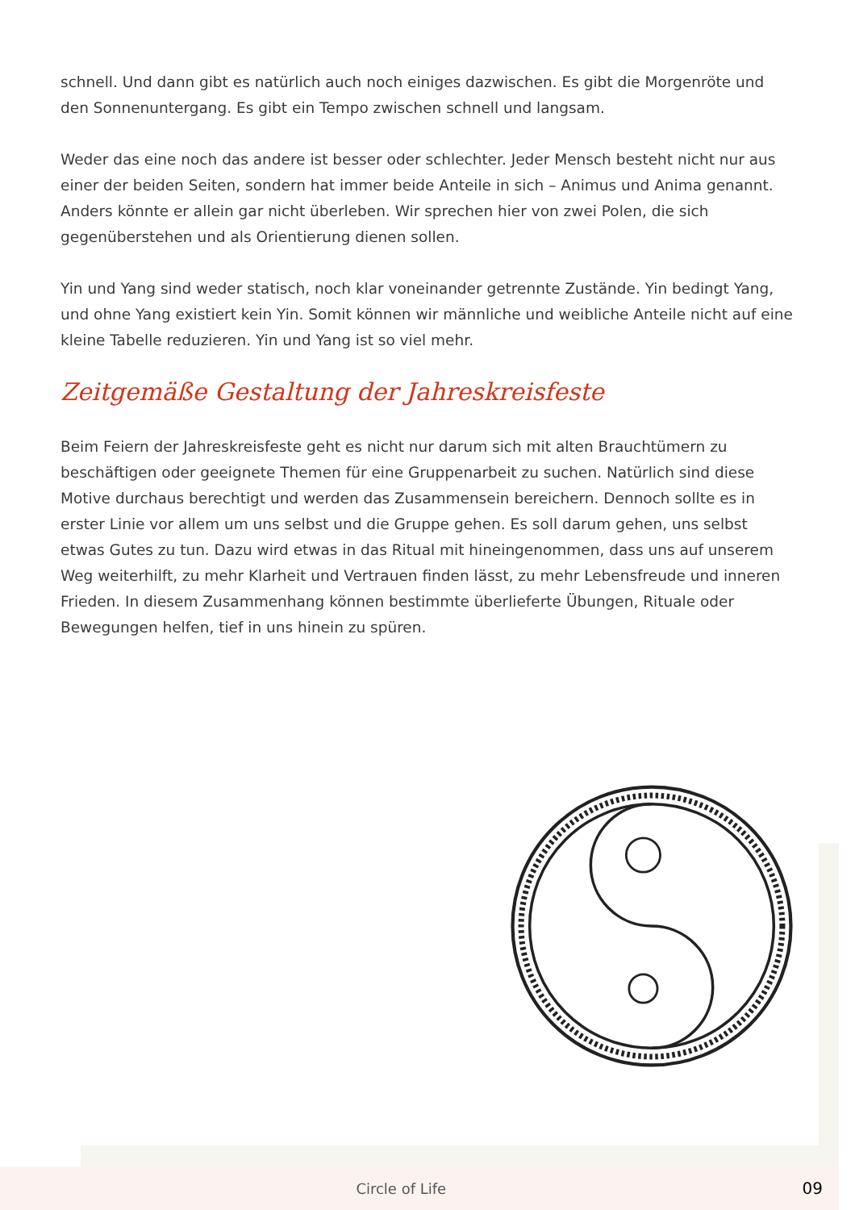schnell. Und dann gibt es natürlich auch noch einiges dazwischen. Es gibt die Morgenröte und den Sonnenuntergang. Es gibt ein Tempo zwischen schnell und langsam.
Weder das eine noch das andere ist besser oder schlechter. Jeder Mensch besteht nicht nur aus einer der beiden Seiten, sondern hat immer beide Anteile in sich – Animus und Anima genannt. Anders könnte er allein gar nicht überleben. Wir sprechen hier von zwei Polen, die sich gegenüberstehen und als Orientierung dienen sollen.
Yin und Yang sind weder statisch, noch klar voneinander getrennte Zustände. Yin bedingt Yang, und ohne Yang existiert kein Yin. Somit können wir männliche und weibliche Anteile nicht auf eine kleine Tabelle reduzieren. Yin und Yang ist so viel mehr.
Zeitgemäße Gestaltung der Jahreskreisfeste
Beim Feiern der Jahreskreisfeste geht es nicht nur darum sich mit alten Brauchtümern zu beschäftigen oder geeignete Themen für eine Gruppenarbeit zu suchen. Natürlich sind diese Motive durchaus berechtigt und werden das Zusammensein bereichern. Dennoch sollte es in erster Linie vor allem um uns selbst und die Gruppe gehen. Es soll darum gehen, uns selbst etwas Gutes zu tun. Dazu wird etwas in das Ritual mit hineingenommen, dass uns auf unserem Weg weiterhilft, zu mehr Klarheit und Vertrauen finden lässt, zu mehr Lebensfreude und inneren Frieden. In diesem Zusammenhang können bestimmte überlieferte Übungen, Rituale oder Bewegungen helfen, tief in uns hinein zu spüren.
Circle of Life 09